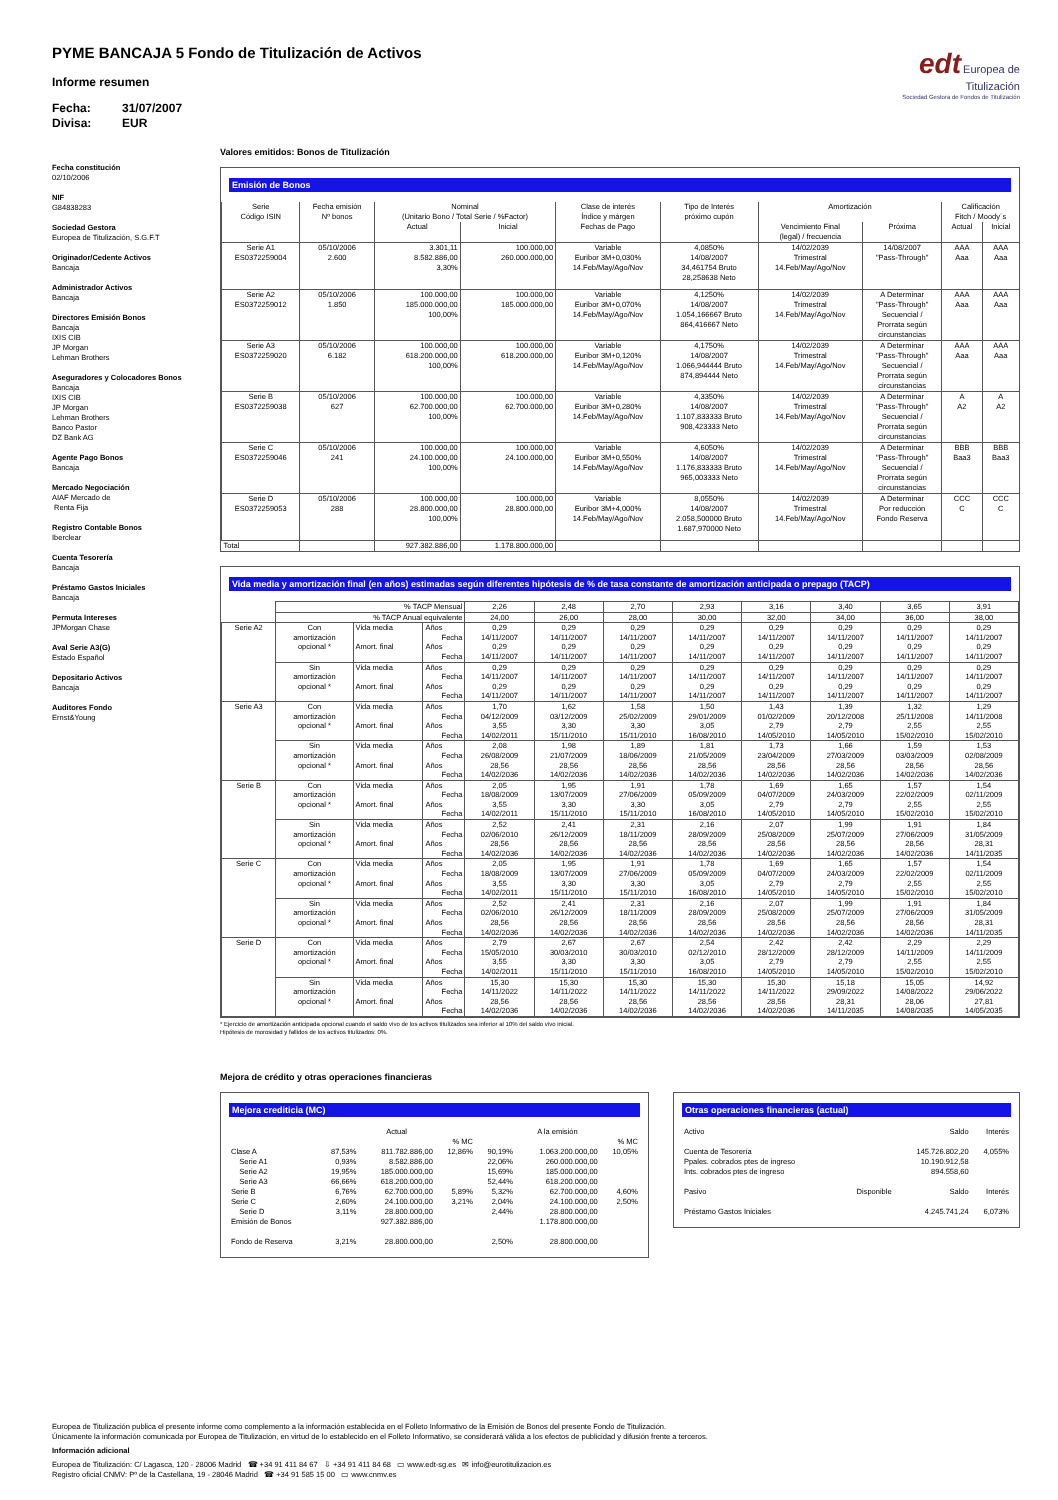PYME BANCAJA 5 Fondo de Titulización de Activos
Informe resumen
Fecha: 31/07/2007
Divisa: EUR
edt Europea de
Titulización
Sociedad Gestora de Fondos de Titulización
Fecha constitución
02/10/2006
NIF
G84838283
Sociedad Gestora
Europea de Titulización, S.G.F.T
Originador/Cedente Activos
Bancaja
Administrador Activos
Bancaja
Directores Emisión Bonos
Bancaja
IXIS CIB
JP Morgan
Lehman Brothers
Aseguradores y Colocadores Bonos
Bancaja
IXIS CIB
JP Morgan
Lehman Brothers
Banco Pastor
DZ Bank AG
Agente Pago Bonos
Bancaja
Mercado Negociación
AIAF Mercado de
Renta Fija
Registro Contable Bonos
Iberclear
Cuenta Tesorería
Bancaja
Préstamo Gastos Iniciales
Bancaja
Permuta Intereses
JPMorgan Chase
Aval Serie A3(G)
Estado Español
Depositario Activos
Bancaja
Auditores Fondo
Ernst&Young
Valores emitidos: Bonos de Titulización
Emisión de Bonos
| Serie Código ISIN | Fecha emisión Nº bonos | Nominal (Unitario Bono / Total Serie / %Factor) | | Clase de interés Índice y márgen Fechas de Pago | Tipo de Interés próximo cupón | Amortización | | Calificación Fitch / Moody´s | |
| --- | --- | --- | --- | --- | --- | --- | --- | --- | --- |
| | | Actual | Inicial | | | Vencimiento Final (legal) / frecuencia | Próxima | Actual | Inicial |
| Serie A1 ES0372259004 | 05/10/2006 2.600 | 3.301,11 8.582.886,00 3,30% | 100.000,00 260.000.000,00 | Variable Euribor 3M+0,030% 14.Feb/May/Ago/Nov | 4,0850% 14/08/2007 34,461754 Bruto 28,258638 Neto | 14/02/2039 Trimestral 14.Feb/May/Ago/Nov | 14/08/2007 "Pass-Through" | AAA Aaa | AAA Aaa |
| Serie A2 ES0372259012 | 05/10/2006 1.850 | 100.000,00 185.000.000,00 100,00% | 100.000,00 185.000.000,00 | Variable Euribor 3M+0,070% 14.Feb/May/Ago/Nov | 4,1250% 14/08/2007 1.054,166667 Bruto 864,416667 Neto | 14/02/2039 Trimestral 14.Feb/May/Ago/Nov | A Determinar "Pass-Through" Secuencial / Prorrata según circunstancias | AAA Aaa | AAA Aaa |
| Serie A3 ES0372259020 | 05/10/2006 6.182 | 100.000,00 618.200.000,00 100,00% | 100.000,00 618.200.000,00 | Variable Euribor 3M+0,120% 14.Feb/May/Ago/Nov | 4,1750% 14/08/2007 1.066,944444 Bruto 874,894444 Neto | 14/02/2039 Trimestral 14.Feb/May/Ago/Nov | A Determinar "Pass-Through" Secuencial / Prorrata según circunstancias | AAA Aaa | AAA Aaa |
| Serie B ES0372259038 | 05/10/2006 627 | 100.000,00 62.700.000,00 100,00% | 100.000,00 62.700.000,00 | Variable Euribor 3M+0,280% 14.Feb/May/Ago/Nov | 4,3350% 14/08/2007 1.107,833333 Bruto 908,423333 Neto | 14/02/2039 Trimestral 14.Feb/May/Ago/Nov | A Determinar "Pass-Through" Secuencial / Prorrata según circunstancias | A A2 | A A2 |
| Serie C ES0372259046 | 05/10/2006 241 | 100.000,00 24.100.000,00 100,00% | 100.000,00 24.100.000,00 | Variable Euribor 3M+0,550% 14.Feb/May/Ago/Nov | 4,6050% 14/08/2007 1.176,833333 Bruto 965,003333 Neto | 14/02/2039 Trimestral 14.Feb/May/Ago/Nov | A Determinar "Pass-Through" Secuencial / Prorrata según circunstancias | BBB Baa3 | BBB Baa3 |
| Serie D ES0372259053 | 05/10/2006 288 | 100.000,00 28.800.000,00 100,00% | 100.000,00 28.800.000,00 | Variable Euribor 3M+4,000% 14.Feb/May/Ago/Nov | 8,0550% 14/08/2007 2.058,500000 Bruto 1.687,970000 Neto | 14/02/2039 Trimestral 14.Feb/May/Ago/Nov | A Determinar Por reducción Fondo Reserva | CCC C | CCC C |
| Total | | 927.382.886,00 | 1.178.800.000,00 | | | | | | |
Vida media y amortización final (en años) estimadas según diferentes hipótesis de % de tasa constante de amortización anticipada o prepago (TACP)
| | % TACP Mensual | | | 2,26 | 2,48 | 2,70 | 2,93 | 3,16 | 3,40 | 3,65 | 3,91 |
| | % TACP Anual equivalente | | | 24,00 | 26,00 | 28,00 | 30,00 | 32,00 | 34,00 | 36,00 | 38,00 |
| Serie A2 | Con amortización opcional * | Vida media | Años | 0,29 | 0,29 | 0,29 | 0,29 | 0,29 | 0,29 | 0,29 | 0,29 |
| | | | Fecha | 14/11/2007 | 14/11/2007 | 14/11/2007 | 14/11/2007 | 14/11/2007 | 14/11/2007 | 14/11/2007 | 14/11/2007 |
| | | Amort. final | Años | 0,29 | 0,29 | 0,29 | 0,29 | 0,29 | 0,29 | 0,29 | 0,29 |
| | | | Fecha | 14/11/2007 | 14/11/2007 | 14/11/2007 | 14/11/2007 | 14/11/2007 | 14/11/2007 | 14/11/2007 | 14/11/2007 |
| | Sin amortización opcional * | Vida media | Años | 0,29 | 0,29 | 0,29 | 0,29 | 0,29 | 0,29 | 0,29 | 0,29 |
| | | | Fecha | 14/11/2007 | 14/11/2007 | 14/11/2007 | 14/11/2007 | 14/11/2007 | 14/11/2007 | 14/11/2007 | 14/11/2007 |
| | | Amort. final | Años | 0,29 | 0,29 | 0,29 | 0,29 | 0,29 | 0,29 | 0,29 | 0,29 |
| | | | Fecha | 14/11/2007 | 14/11/2007 | 14/11/2007 | 14/11/2007 | 14/11/2007 | 14/11/2007 | 14/11/2007 | 14/11/2007 |
| Serie A3 | Con amortización opcional * | Vida media | Años | 1,70 | 1,62 | 1,58 | 1,50 | 1,43 | 1,39 | 1,32 | 1,29 |
| | | | Fecha | 04/12/2009 | 03/12/2009 | 25/02/2009 | 29/01/2009 | 01/02/2009 | 20/12/2008 | 25/11/2008 | 14/11/2008 |
| | | Amort. final | Años | 3,55 | 3,30 | 3,30 | 3,05 | 2,79 | 2,79 | 2,55 | 2,55 |
| | | | Fecha | 14/02/2011 | 15/11/2010 | 15/11/2010 | 16/08/2010 | 14/05/2010 | 14/05/2010 | 15/02/2010 | 15/02/2010 |
| | Sin amortización opcional * | Vida media | Años | 2,08 | 1,98 | 1,89 | 1,81 | 1,73 | 1,66 | 1,59 | 1,53 |
| | | | Fecha | 26/08/2009 | 21/07/2009 | 18/06/2009 | 21/05/2009 | 23/04/2009 | 27/03/2009 | 03/03/2009 | 02/08/2009 |
| | | Amort. final | Años | 28,56 | 28,56 | 28,56 | 28,56 | 28,56 | 28,56 | 28,56 | 28,56 |
| | | | Fecha | 14/02/2036 | 14/02/2036 | 14/02/2036 | 14/02/2036 | 14/02/2036 | 14/02/2036 | 14/02/2036 | 14/02/2036 |
| Serie B | Con amortización opcional * | Vida media | Años | 2,05 | 1,95 | 1,91 | 1,78 | 1,69 | 1,65 | 1,57 | 1,54 |
| | | | Fecha | 18/08/2009 | 13/07/2009 | 27/06/2009 | 05/09/2009 | 04/07/2009 | 24/03/2009 | 22/02/2009 | 02/11/2009 |
| | | Amort. final | Años | 3,55 | 3,30 | 3,30 | 3,05 | 2,79 | 2,79 | 2,55 | 2,55 |
| | | | Fecha | 14/02/2011 | 15/11/2010 | 15/11/2010 | 16/08/2010 | 14/05/2010 | 14/05/2010 | 15/02/2010 | 15/02/2010 |
| | Sin amortización opcional * | Vida media | Años | 2,52 | 2,41 | 2,31 | 2,16 | 2,07 | 1,99 | 1,91 | 1,84 |
| | | | Fecha | 02/06/2010 | 26/12/2009 | 18/11/2009 | 28/09/2009 | 25/08/2009 | 25/07/2009 | 27/06/2009 | 31/05/2009 |
| | | Amort. final | Años | 28,56 | 28,56 | 28,56 | 28,56 | 28,56 | 28,56 | 28,56 | 28,31 |
| | | | Fecha | 14/02/2036 | 14/02/2036 | 14/02/2036 | 14/02/2036 | 14/02/2036 | 14/02/2036 | 14/02/2036 | 14/11/2035 |
| Serie C | Con amortización opcional * | Vida media | Años | 2,05 | 1,95 | 1,91 | 1,78 | 1,69 | 1,65 | 1,57 | 1,54 |
| | | | Fecha | 18/08/2009 | 13/07/2009 | 27/06/2009 | 05/09/2009 | 04/07/2009 | 24/03/2009 | 22/02/2009 | 02/11/2009 |
| | | Amort. final | Años | 3,55 | 3,30 | 3,30 | 3,05 | 2,79 | 2,79 | 2,55 | 2,55 |
| | | | Fecha | 14/02/2011 | 15/11/2010 | 15/11/2010 | 16/08/2010 | 14/05/2010 | 14/05/2010 | 15/02/2010 | 15/02/2010 |
| | Sin amortización opcional * | Vida media | Años | 2,52 | 2,41 | 2,31 | 2,16 | 2,07 | 1,99 | 1,91 | 1,84 |
| | | | Fecha | 02/06/2010 | 26/12/2009 | 18/11/2009 | 28/09/2009 | 25/08/2009 | 25/07/2009 | 27/06/2009 | 31/05/2009 |
| | | Amort. final | Años | 28,56 | 28,56 | 28,56 | 28,56 | 28,56 | 28,56 | 28,56 | 28,31 |
| | | | Fecha | 14/02/2036 | 14/02/2036 | 14/02/2036 | 14/02/2036 | 14/02/2036 | 14/02/2036 | 14/02/2036 | 14/11/2035 |
| Serie D | Con amortización opcional * | Vida media | Años | 2,79 | 2,67 | 2,67 | 2,54 | 2,42 | 2,42 | 2,29 | 2,29 |
| | | | Fecha | 15/05/2010 | 30/03/2010 | 30/03/2010 | 02/12/2010 | 28/12/2009 | 28/12/2009 | 14/11/2009 | 14/11/2009 |
| | | Amort. final | Años | 3,55 | 3,30 | 3,30 | 3,05 | 2,79 | 2,79 | 2,55 | 2,55 |
| | | | Fecha | 14/02/2011 | 15/11/2010 | 15/11/2010 | 16/08/2010 | 14/05/2010 | 14/05/2010 | 15/02/2010 | 15/02/2010 |
| | Sin amortización opcional * | Vida media | Años | 15,30 | 15,30 | 15,30 | 15,30 | 15,30 | 15,18 | 15,05 | 14,92 |
| | | | Fecha | 14/11/2022 | 14/11/2022 | 14/11/2022 | 14/11/2022 | 14/11/2022 | 29/09/2022 | 14/08/2022 | 29/06/2022 |
| | | Amort. final | Años | 28,56 | 28,56 | 28,56 | 28,56 | 28,56 | 28,31 | 28,06 | 27,81 |
| | | | Fecha | 14/02/2036 | 14/02/2036 | 14/02/2036 | 14/02/2036 | 14/02/2036 | 14/11/2035 | 14/08/2035 | 14/05/2035 |
* Ejercicio de amortización anticipada opcional cuando el saldo vivo de los activos titulizados sea inferior al 10% del saldo vivo inicial.
Hipótesis de morosidad y fallidos de los activos titulizados: 0%.
Mejora de crédito y otras operaciones financieras
Mejora crediticia (MC)
| | Actual | | | A la emisión | | |
| | | | % MC | | | % MC |
| Clase A | 87,53% | 811.782.886,00 | 12,86% | 90,19% | 1.063.200.000,00 | 10,05% |
| Serie A1 | 0,93% | 8.582.886,00 | | 22,06% | 260.000.000,00 | |
| Serie A2 | 19,95% | 185.000.000,00 | | 15,69% | 185.000.000,00 | |
| Serie A3 | 66,66% | 618.200.000,00 | | 52,44% | 618.200.000,00 | |
| Serie B | 6,76% | 62.700.000,00 | 5,89% | 5,32% | 62.700.000,00 | 4,60% |
| Serie C | 2,60% | 24.100.000,00 | 3,21% | 2,04% | 24.100.000,00 | 2,50% |
| Serie D | 3,11% | 28.800.000,00 | | 2,44% | 28.800.000,00 | |
| Emisión de Bonos | | 927.382.886,00 | | | 1.178.800.000,00 | |
| Fondo de Reserva | 3,21% | 28.800.000,00 | | 2,50% | 28.800.000,00 | |
Otras operaciones financieras (actual)
| Activo | | Saldo | Interés |
| Cuenta de Tesorería | | 145.726.802,20 | 4,055% |
| Ppales. cobrados ptes de ingreso | | 10.190.912,58 | |
| Ints. cobrados ptes de ingreso | | 894.558,60 | |
| Pasivo | Disponible | Saldo | Interés |
| Préstamo Gastos Iniciales | | 4.245.741,24 | 6,073% |
Europea de Titulización publica el presente informe como complemento a la información establecida en el Folleto Informativo de la Emisión de Bonos del presente Fondo de Titulización.
Únicamente la información comunicada por Europea de Titulización, en virtud de lo establecido en el Folleto Informativo, se considerará válida a los efectos de publicidad y difusión frente a terceros.
Información adicional
Europea de Titulización: C/ Lagasca, 120 - 28006 Madrid ☎ +34 91 411 84 67 ⇩ +34 91 411 84 68 ▭ www.edt-sg.es ✉ info@eurotitulizacion.es
Registro oficial CNMV: Pº de la Castellana, 19 - 28046 Madrid ☎ +34 91 585 15 00 ▭ www.cnmv.es